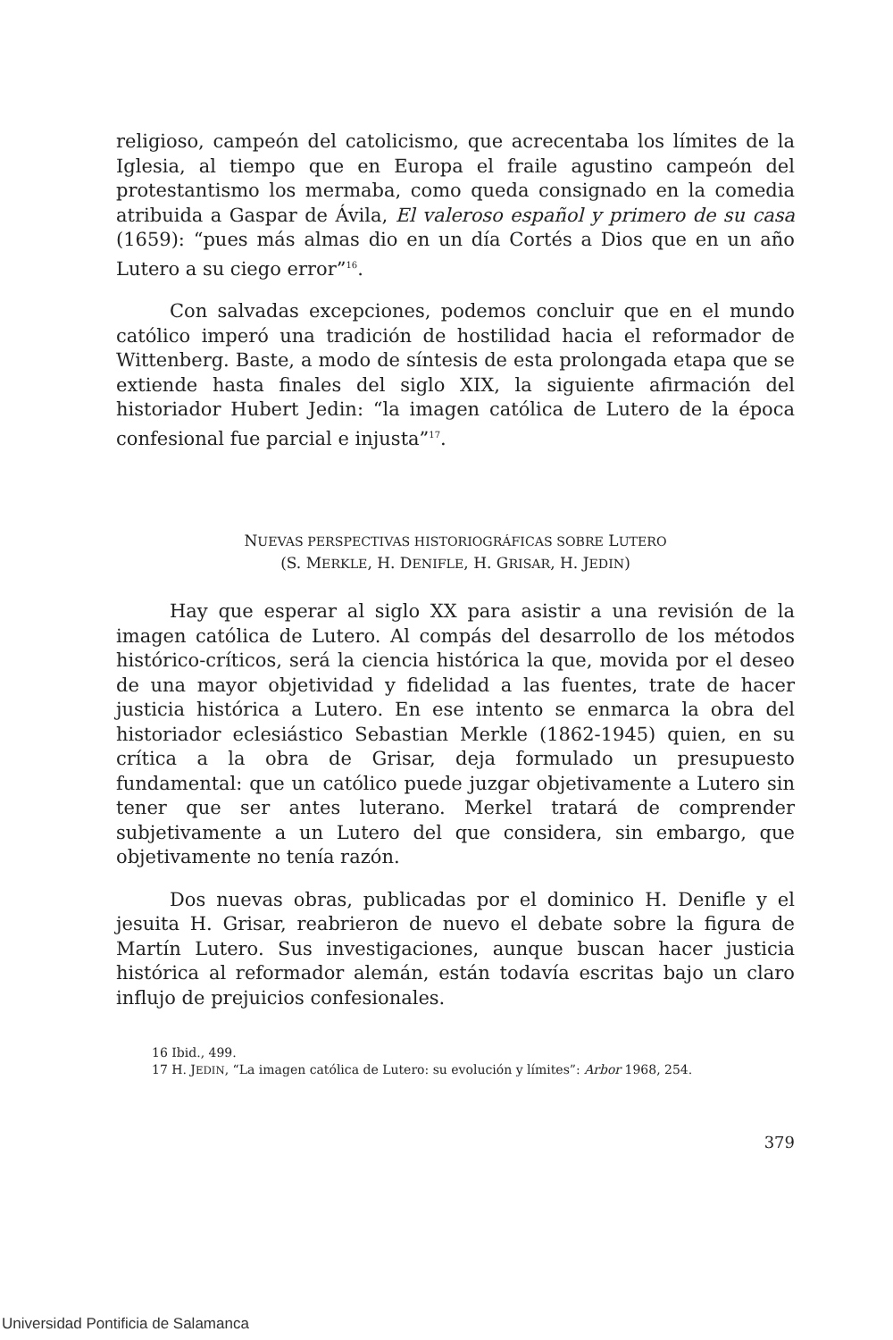religioso, campeón del catolicismo, que acrecentaba los límites de la Iglesia, al tiempo que en Europa el fraile agustino campeón del protestantismo los mermaba, como queda consignado en la comedia atribuida a Gaspar de Ávila, El valeroso español y primero de su casa (1659): “pues más almas dio en un día Cortés a Dios que en un año Lutero a su ciego error”<sup>16</sup>.
Con salvadas excepciones, podemos concluir que en el mundo católico imperó una tradición de hostilidad hacia el reformador de Wittenberg. Baste, a modo de síntesis de esta prolongada etapa que se extiende hasta finales del siglo XIX, la siguiente afirmación del historiador Hubert Jedin: “la imagen católica de Lutero de la época confesional fue parcial e injusta”<sup>17</sup>.
NUEVAS PERSPECTIVAS HISTORIOGRÁFICAS SOBRE LUTERO
(S. MERKLE, H. DENIFLE, H. GRISAR, H. JEDIN)
Hay que esperar al siglo XX para asistir a una revisión de la imagen católica de Lutero. Al compás del desarrollo de los métodos histórico-críticos, será la ciencia histórica la que, movida por el deseo de una mayor objetividad y fidelidad a las fuentes, trate de hacer justicia histórica a Lutero. En ese intento se enmarca la obra del historiador eclesiástico Sebastian Merkle (1862-1945) quien, en su crítica a la obra de Grisar, deja formulado un presupuesto fundamental: que un católico puede juzgar objetivamente a Lutero sin tener que ser antes luterano. Merkel tratará de comprender subjetivamente a un Lutero del que considera, sin embargo, que objetivamente no tenía razón.
Dos nuevas obras, publicadas por el dominico H. Denifle y el jesuita H. Grisar, reabrieron de nuevo el debate sobre la figura de Martín Lutero. Sus investigaciones, aunque buscan hacer justicia histórica al reformador alemán, están todavía escritas bajo un claro influjo de prejuicios confesionales.
16 Ibid., 499.
17 H. JEDIN, “La imagen católica de Lutero: su evolución y límites”: Arbor 1968, 254.
379
Universidad Pontificia de Salamanca